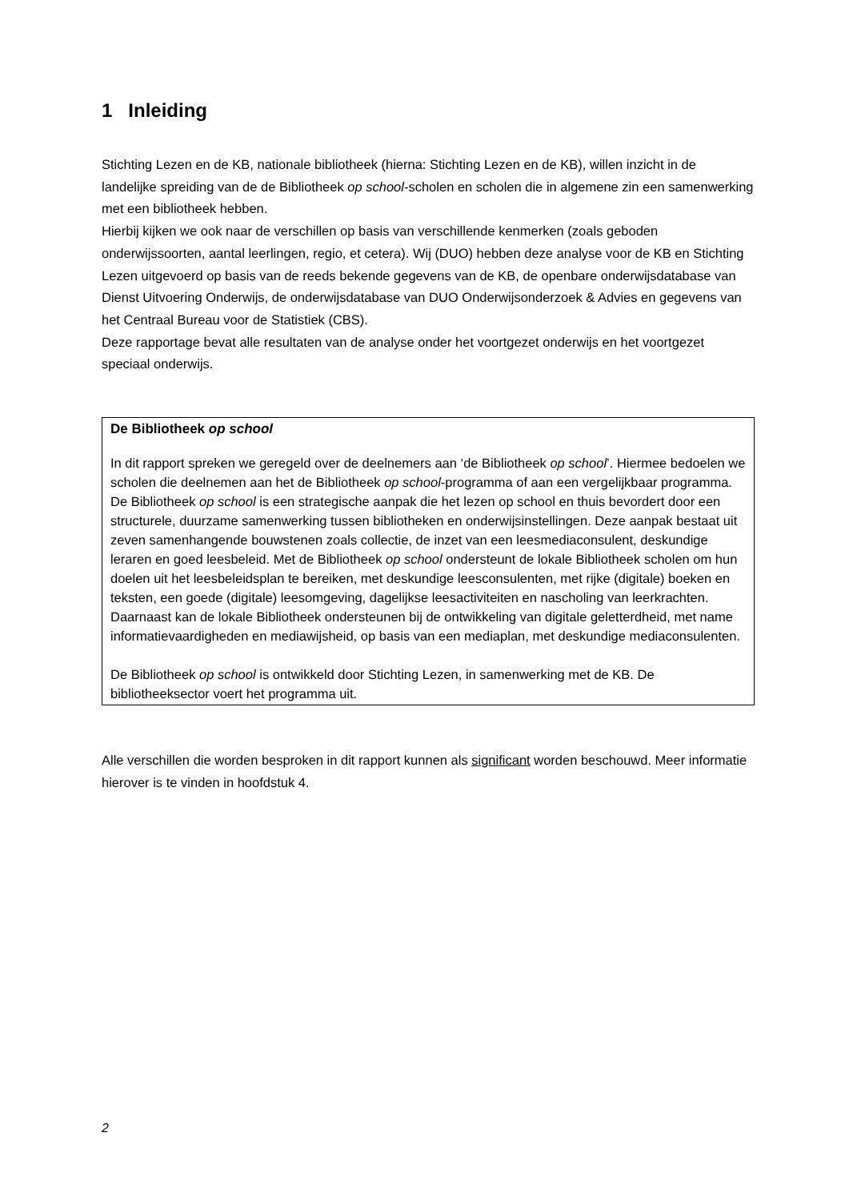1 Inleiding
Stichting Lezen en de KB, nationale bibliotheek (hierna: Stichting Lezen en de KB), willen inzicht in de landelijke spreiding van de de Bibliotheek op school-scholen en scholen die in algemene zin een samenwerking met een bibliotheek hebben.
Hierbij kijken we ook naar de verschillen op basis van verschillende kenmerken (zoals geboden onderwijssoorten, aantal leerlingen, regio, et cetera). Wij (DUO) hebben deze analyse voor de KB en Stichting Lezen uitgevoerd op basis van de reeds bekende gegevens van de KB, de openbare onderwijsdatabase van Dienst Uitvoering Onderwijs, de onderwijsdatabase van DUO Onderwijsonderzoek & Advies en gegevens van het Centraal Bureau voor de Statistiek (CBS).
Deze rapportage bevat alle resultaten van de analyse onder het voortgezet onderwijs en het voortgezet speciaal onderwijs.
De Bibliotheek op school
In dit rapport spreken we geregeld over de deelnemers aan ‘de Bibliotheek op school’. Hiermee bedoelen we scholen die deelnemen aan het de Bibliotheek op school-programma of aan een vergelijkbaar programma. De Bibliotheek op school is een strategische aanpak die het lezen op school en thuis bevordert door een structurele, duurzame samenwerking tussen bibliotheken en onderwijsinstellingen. Deze aanpak bestaat uit zeven samenhangende bouwstenen zoals collectie, de inzet van een leesmediaconsulent, deskundige leraren en goed leesbeleid. Met de Bibliotheek op school ondersteunt de lokale Bibliotheek scholen om hun doelen uit het leesbeleidsplan te bereiken, met deskundige leesconsulenten, met rijke (digitale) boeken en teksten, een goede (digitale) leesomgeving, dagelijkse leesactiviteiten en nascholing van leerkrachten. Daarnaast kan de lokale Bibliotheek ondersteunen bij de ontwikkeling van digitale geletterdheid, met name informatievaardigheden en mediawijsheid, op basis van een mediaplan, met deskundige mediaconsulenten.
De Bibliotheek op school is ontwikkeld door Stichting Lezen, in samenwerking met de KB. De bibliotheeksector voert het programma uit.
Alle verschillen die worden besproken in dit rapport kunnen als significant worden beschouwd. Meer informatie hierover is te vinden in hoofdstuk 4.
2